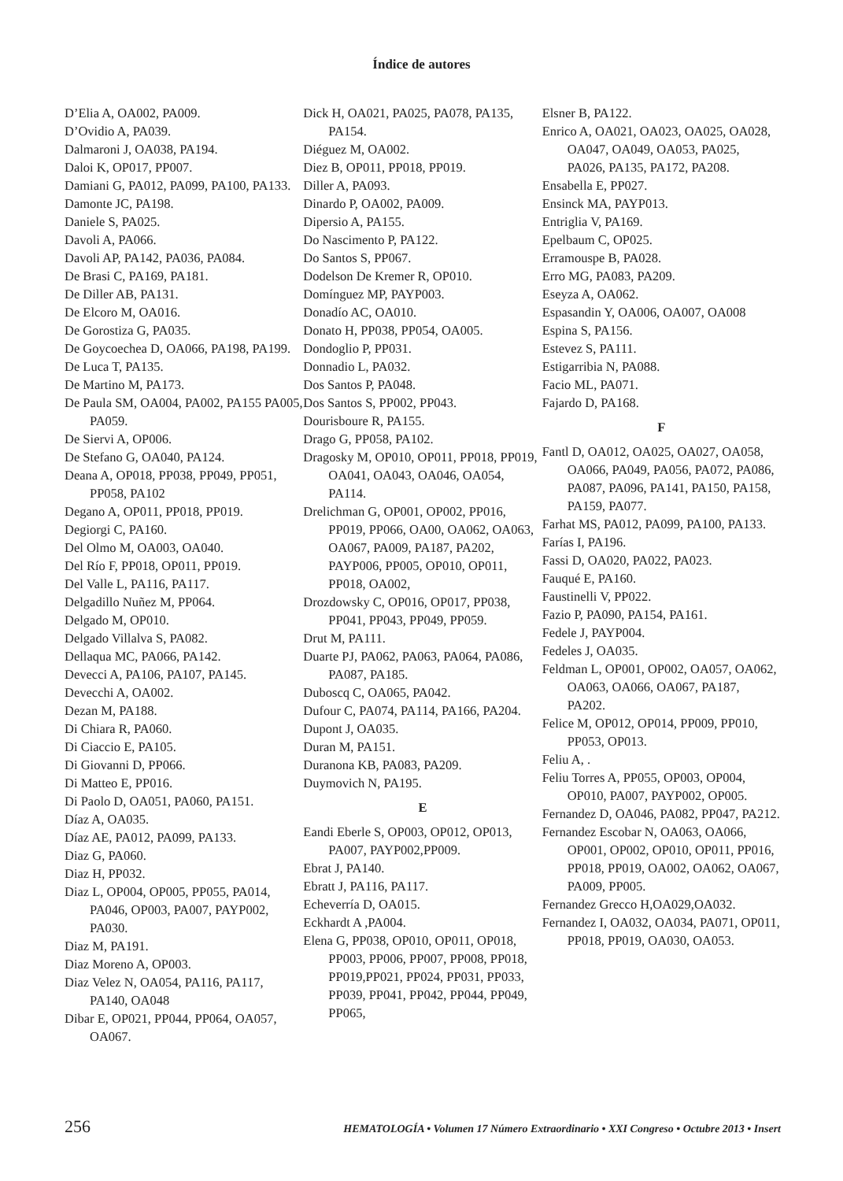Índice de autores
D’Elia A, OA002, PA009.
D’Ovidio A, PA039.
Dalmaroni J, OA038, PA194.
Daloi K, OP017, PP007.
Damiani G, PA012, PA099, PA100, PA133.
Damonte JC, PA198.
Daniele S, PA025.
Davoli A, PA066.
Davoli AP, PA142, PA036, PA084.
De Brasi C, PA169, PA181.
De Diller AB, PA131.
De Elcoro M, OA016.
De Gorostiza G, PA035.
De Goycoechea D, OA066, PA198, PA199.
De Luca T, PA135.
De Martino M, PA173.
De Paula SM, OA004, PA002, PA155 PA005, PA059.
De Siervi A, OP006.
De Stefano G, OA040, PA124.
Deana A, OP018, PP038, PP049, PP051, PP058, PA102
Degano A, OP011, PP018, PP019.
Degiorgi C, PA160.
Del Olmo M, OA003, OA040.
Del Río F, PP018, OP011, PP019.
Del Valle L, PA116, PA117.
Delgadillo Nuñez M, PP064.
Delgado M, OP010.
Delgado Villalva S, PA082.
Dellaqua MC, PA066, PA142.
Devecci A, PA106, PA107, PA145.
Devecchi A, OA002.
Dezan M, PA188.
Di Chiara R, PA060.
Di Ciaccio E, PA105.
Di Giovanni D, PP066.
Di Matteo E, PP016.
Di Paolo D, OA051, PA060, PA151.
Díaz A, OA035.
Díaz AE, PA012, PA099, PA133.
Diaz G, PA060.
Diaz H, PP032.
Diaz L, OP004, OP005, PP055, PA014, PA046, OP003, PA007, PAYP002, PA030.
Diaz M, PA191.
Diaz Moreno A, OP003.
Diaz Velez N, OA054, PA116, PA117, PA140, OA048
Dibar E, OP021, PP044, PP064, OA057, OA067.
Dick H, OA021, PA025, PA078, PA135, PA154.
Diéguez M, OA002.
Diez B, OP011, PP018, PP019.
Diller A, PA093.
Dinardo P, OA002, PA009.
Dipersio A, PA155.
Do Nascimento P, PA122.
Do Santos S, PP067.
Dodelson De Kremer R, OP010.
Domínguez MP, PAYP003.
Donadío AC, OA010.
Donato H, PP038, PP054, OA005.
Dondoglio P, PP031.
Donnadio L, PA032.
Dos Santos P, PA048.
Dos Santos S, PP002, PP043.
Dourisboure R, PA155.
Drago G, PP058, PA102.
Dragosky M, OP010, OP011, PP018, PP019, OA041, OA043, OA046, OA054, PA114.
Drelichman G, OP001, OP002, PP016, PP019, PP066, OA00, OA062, OA063, OA067, PA009, PA187, PA202, PAYP006, PP005, OP010, OP011, PP018, OA002,
Drozdowsky C, OP016, OP017, PP038, PP041, PP043, PP049, PP059.
Drut M, PA111.
Duarte PJ, PA062, PA063, PA064, PA086, PA087, PA185.
Duboscq C, OA065, PA042.
Dufour C, PA074, PA114, PA166, PA204.
Dupont J, OA035.
Duran M, PA151.
Duranona KB, PA083, PA209.
Duymovich N, PA195.
E
Eandi Eberle S, OP003, OP012, OP013, PA007, PAYP002,PP009.
Ebrat J, PA140.
Ebratt J, PA116, PA117.
Echeverría D, OA015.
Eckhardt A ,PA004.
Elena G, PP038, OP010, OP011, OP018, PP003, PP006, PP007, PP008, PP018, PP019,PP021, PP024, PP031, PP033, PP039, PP041, PP042, PP044, PP049, PP065,
Elsner B, PA122.
Enrico A, OA021, OA023, OA025, OA028, OA047, OA049, OA053, PA025, PA026, PA135, PA172, PA208.
Ensabella E, PP027.
Ensinck MA, PAYP013.
Entriglia V, PA169.
Epelbaum C, OP025.
Erramouspe B, PA028.
Erro MG, PA083, PA209.
Eseyza A, OA062.
Espasandin Y, OA006, OA007, OA008
Espina S, PA156.
Estevez S, PA111.
Estigarribia N, PA088.
Facio ML, PA071.
Fajardo D, PA168.
F
Fantl D, OA012, OA025, OA027, OA058, OA066, PA049, PA056, PA072, PA086, PA087, PA096, PA141, PA150, PA158, PA159, PA077.
Farhat MS, PA012, PA099, PA100, PA133.
Farías I, PA196.
Fassi D, OA020, PA022, PA023.
Fauqué E, PA160.
Faustinelli V, PP022.
Fazio P, PA090, PA154, PA161.
Fedele J, PAYP004.
Fedeles J, OA035.
Feldman L, OP001, OP002, OA057, OA062, OA063, OA066, OA067, PA187, PA202.
Felice M, OP012, OP014, PP009, PP010, PP053, OP013.
Feliu A, .
Feliu Torres A, PP055, OP003, OP004, OP010, PA007, PAYP002, OP005.
Fernandez D, OA046, PA082, PP047, PA212.
Fernandez Escobar N, OA063, OA066, OP001, OP002, OP010, OP011, PP016, PP018, PP019, OA002, OA062, OA067, PA009, PP005.
Fernandez Grecco H,OA029,OA032.
Fernandez I, OA032, OA034, PA071, OP011, PP018, PP019, OA030, OA053.
256 HEMATOLOGÍA • Volumen 17 Número Extraordinario • XXI Congreso • Octubre 2013 • Insert